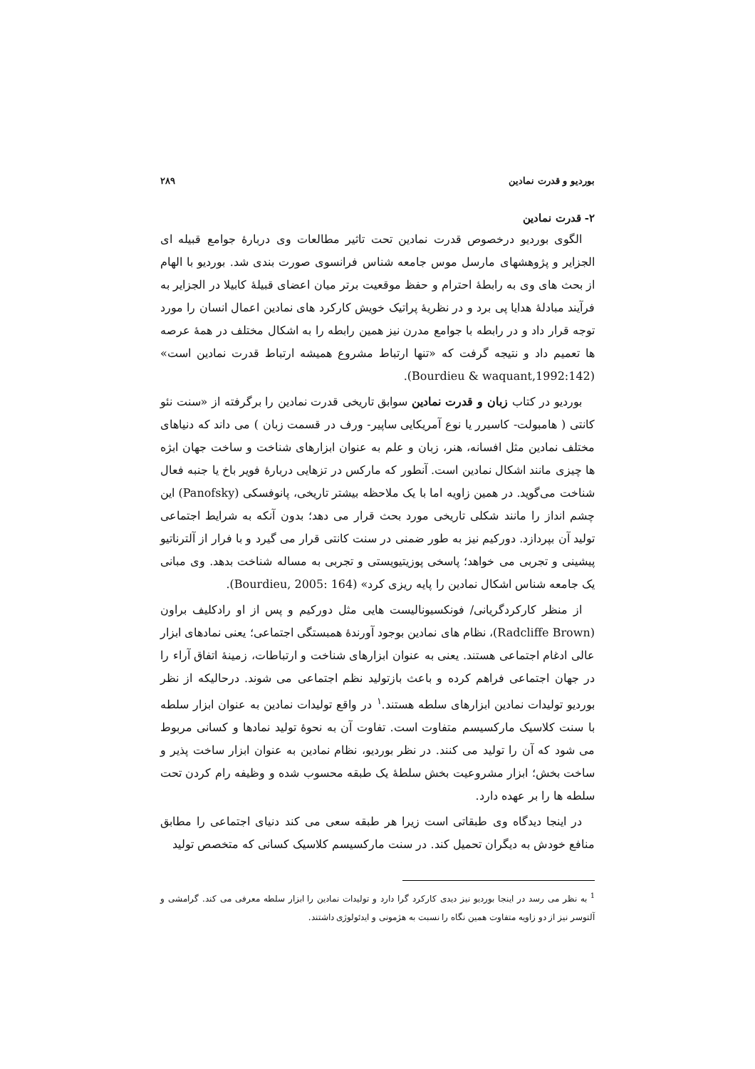بوردیو و قدرت نمادین ۲۸۹
۲- قدرت نمادین
الگوی بوردیو درخصوص قدرت نمادین تحت تاثیر مطالعات وی دربارهٔ جوامع قبیله ای الجزایر و پژوهشهای مارسل موس جامعه شناس فرانسوی صورت بندی شد. بوردیو با الهام از بحث های وی به رابطهٔ احترام و حفظ موقعیت برتر میان اعضای قبیلهٔ کابیلا در الجزایر به فرآیند مبادلهٔ هدایا پی برد و در نظریهٔ پراتیک خویش کارکرد های نمادین اعمال انسان را مورد توجه قرار داد و در رابطه با جوامع مدرن نیز همین رابطه را به اشکال مختلف در همهٔ عرصه ها تعمیم داد و نتیجه گرفت که «تنها ارتباط مشروع همیشه ارتباط قدرت نمادین است» (Bourdieu & waquant,1992:142).
بوردیو در کتاب زبان و قدرت نمادین سوابق تاریخی قدرت نمادین را برگرفته از «سنت نئو کانتی ( هامبولت- کاسیرر یا نوع آمریکایی ساپیر- ورف در قسمت زبان ) می داند که دنیاهای مختلف نمادین مثل افسانه، هنر، زبان و علم به عنوان ابزارهای شناخت و ساخت جهان ابژه ها چیزی مانند اشکال نمادین است. آنطور که مارکس در تزهایی دربارهٔ فویر باخ یا جنبه فعال شناخت می‌گوید. در همین زاویه اما با یک ملاحظه بیشتر تاریخی، پانوفسکی (Panofsky) این چشم انداز را مانند شکلی تاریخی مورد بحث قرار می دهد؛ بدون آنکه به شرایط اجتماعی تولید آن بپردازد. دورکیم نیز به طور ضمنی در سنت کانتی قرار می گیرد و با فرار از آلترناتیو پیشینی و تجربی می خواهد؛ پاسخی پوزیتیویستی و تجربی به مساله شناخت بدهد. وی مبانی یک جامعه شناس اشکال نمادین را پایه ریزی کرد» (Bourdieu, 2005: 164).
از منظر کارکردگریانی/ فونکسیونالیست هایی مثل دورکیم و پس از او رادکلیف براون (Radcliffe Brown)، نظام های نمادین بوجود آورندهٔ همبستگی اجتماعی؛ یعنی نمادهای ابزار عالی ادغام اجتماعی هستند. یعنی به عنوان ابزارهای شناخت و ارتباطات، زمینهٔ اتفاق آراء را در جهان اجتماعی فراهم کرده و باعث بازتولید نظم اجتماعی می شوند. درحالیکه از نظر بوردیو تولیدات نمادین ابزارهای سلطه هستند.<sup>۱</sup> در واقع تولیدات نمادین به عنوان ابزار سلطه با سنت کلاسیک مارکسیسم متفاوت است. تفاوت آن به نحوهٔ تولید نمادها و کسانی مربوط می شود که آن را تولید می کنند. در نظر بوردیو، نظام نمادین به عنوان ابزار ساخت پذیر و ساخت بخش؛ ابزار مشروعیت بخش سلطهٔ یک طبقه محسوب شده و وظیفه رام کردن تحت سلطه ها را بر عهده دارد.
در اینجا دیدگاه وی طبقاتی است زیرا هر طبقه سعی می کند دنیای اجتماعی را مطابق منافع خودش به دیگران تحمیل کند. در سنت مارکسیسم کلاسیک کسانی که متخصص تولید
<sup>1</sup> به نظر می رسد در اینجا بوردیو نیز دیدی کارکرد گرا دارد و تولیدات نمادین را ابزار سلطه معرفی می کند. گرامشی و آلتوسر نیز از دو زاویه متفاوت همین نگاه را نسبت به هژمونی و ایدئولوژی داشتند.